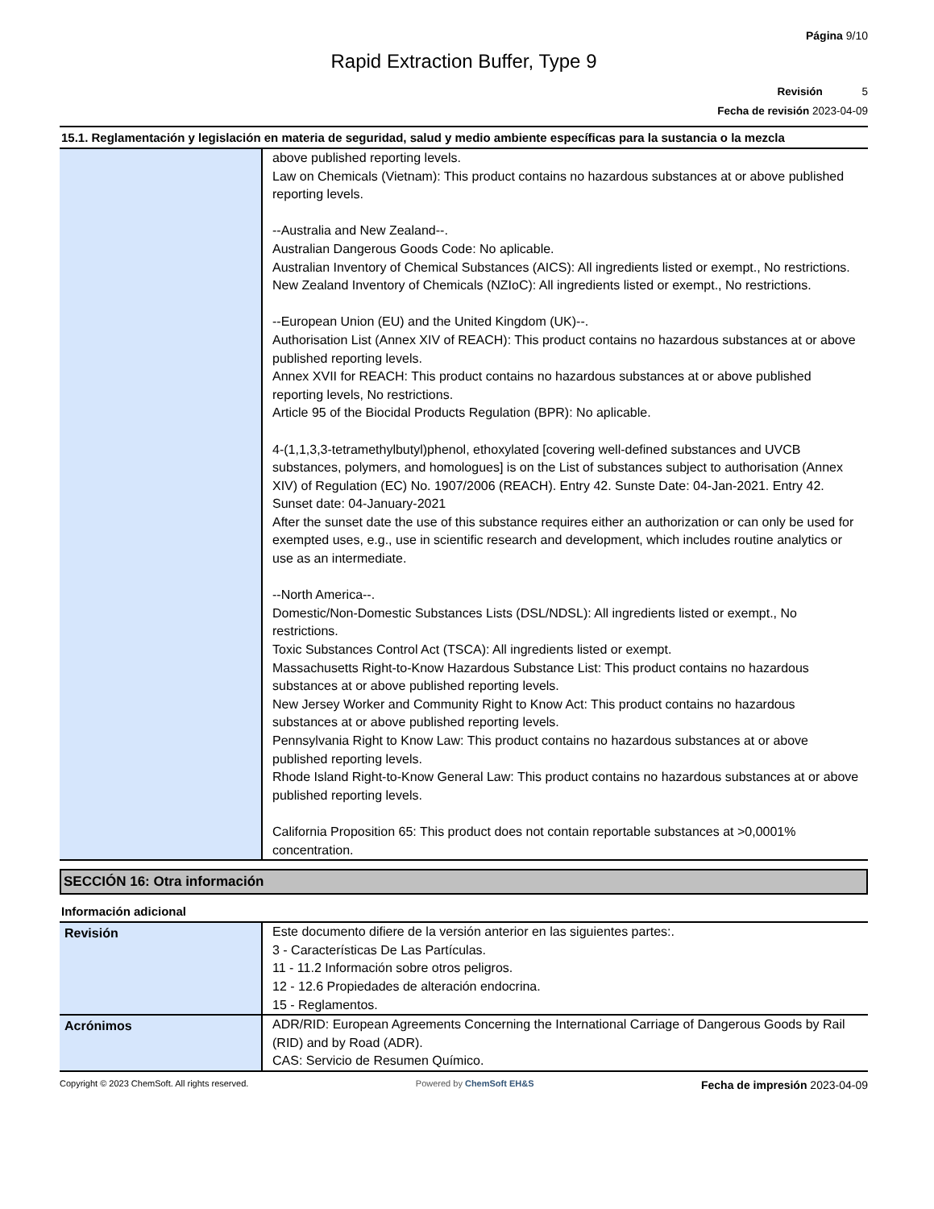Página 9/10
Rapid Extraction Buffer, Type 9
Revisión 5
Fecha de revisión 2023-04-09
15.1. Reglamentación y legislación en materia de seguridad, salud y medio ambiente específicas para la sustancia o la mezcla
| | above published reporting levels. Law on Chemicals (Vietnam): This product contains no hazardous substances at or above published reporting levels. --Australia and New Zealand--. Australian Dangerous Goods Code: No aplicable. Australian Inventory of Chemical Substances (AICS): All ingredients listed or exempt., No restrictions. New Zealand Inventory of Chemicals (NZIoC): All ingredients listed or exempt., No restrictions. --European Union (EU) and the United Kingdom (UK)--. Authorisation List (Annex XIV of REACH): This product contains no hazardous substances at or above published reporting levels. Annex XVII for REACH: This product contains no hazardous substances at or above published reporting levels, No restrictions. Article 95 of the Biocidal Products Regulation (BPR): No aplicable. 4-(1,1,3,3-tetramethylbutyl)phenol, ethoxylated [covering well-defined substances and UVCB substances, polymers, and homologues] is on the List of substances subject to authorisation (Annex XIV) of Regulation (EC) No. 1907/2006 (REACH). Entry 42. Sunste Date: 04-Jan-2021. Entry 42. Sunset date: 04-January-2021 After the sunset date the use of this substance requires either an authorization or can only be used for exempted uses, e.g., use in scientific research and development, which includes routine analytics or use as an intermediate. --North America--. Domestic/Non-Domestic Substances Lists (DSL/NDSL): All ingredients listed or exempt., No restrictions. Toxic Substances Control Act (TSCA): All ingredients listed or exempt. Massachusetts Right-to-Know Hazardous Substance List: This product contains no hazardous substances at or above published reporting levels. New Jersey Worker and Community Right to Know Act: This product contains no hazardous substances at or above published reporting levels. Pennsylvania Right to Know Law: This product contains no hazardous substances at or above published reporting levels. Rhode Island Right-to-Know General Law: This product contains no hazardous substances at or above published reporting levels. California Proposition 65: This product does not contain reportable substances at >0,0001% concentration. |
SECCIÓN 16: Otra información
Información adicional
| Revisión | Este documento difiere de la versión anterior en las siguientes partes:. 3 - Características De Las Partículas. 11 - 11.2 Información sobre otros peligros. 12 - 12.6 Propiedades de alteración endocrina. 15 - Reglamentos. |
| Acrónimos | ADR/RID: European Agreements Concerning the International Carriage of Dangerous Goods by Rail (RID) and by Road (ADR). CAS: Servicio de Resumen Químico. |
Copyright © 2023 ChemSoft. All rights reserved. Powered by ChemSoft EH&S Fecha de impresión 2023-04-09